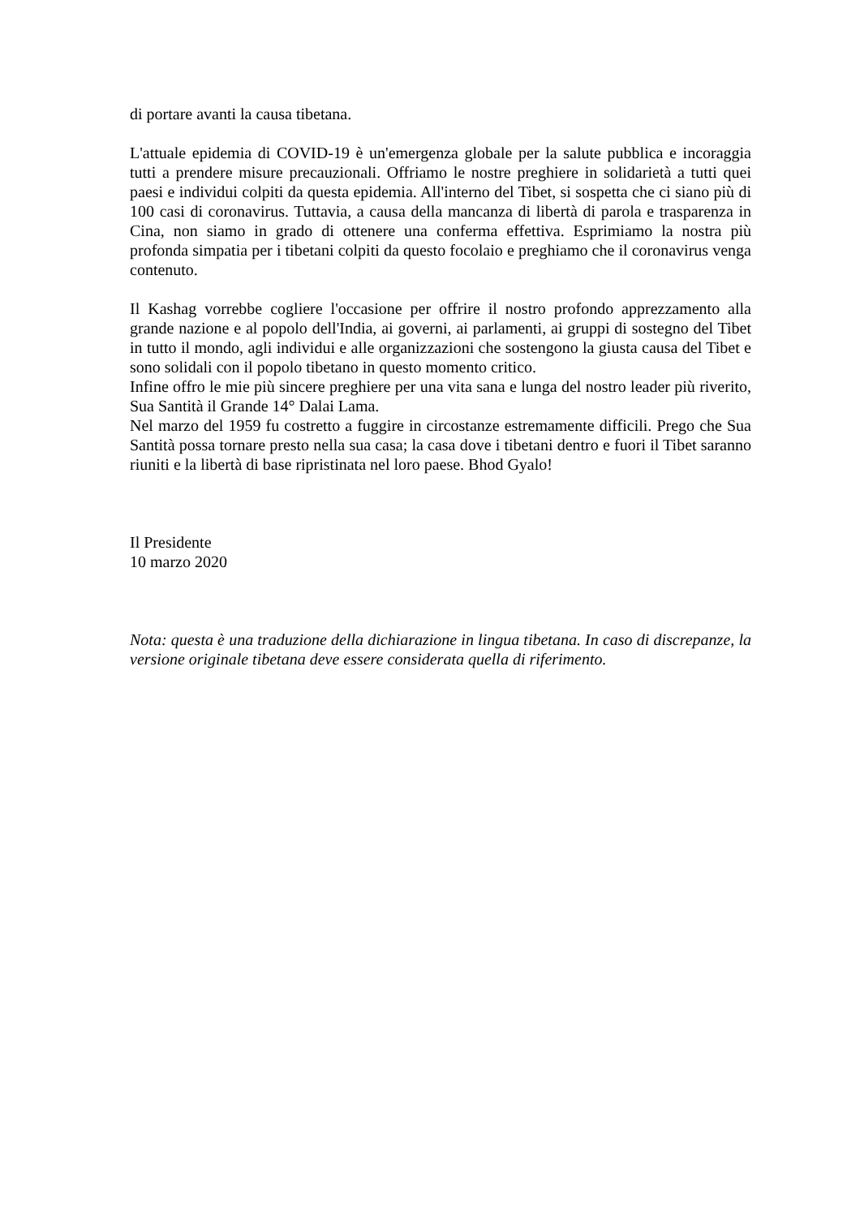di portare avanti la causa tibetana.
L'attuale epidemia di COVID-19 è un'emergenza globale per la salute pubblica e incoraggia tutti a prendere misure precauzionali. Offriamo le nostre preghiere in solidarietà a tutti quei paesi e individui colpiti da questa epidemia. All'interno del Tibet, si sospetta che ci siano più di 100 casi di coronavirus. Tuttavia, a causa della mancanza di libertà di parola e trasparenza in Cina, non siamo in grado di ottenere una conferma effettiva. Esprimiamo la nostra più profonda simpatia per i tibetani colpiti da questo focolaio e preghiamo che il coronavirus venga contenuto.
Il Kashag vorrebbe cogliere l'occasione per offrire il nostro profondo apprezzamento alla grande nazione e al popolo dell'India, ai governi, ai parlamenti, ai gruppi di sostegno del Tibet in tutto il mondo, agli individui e alle organizzazioni che sostengono la giusta causa del Tibet e sono solidali con il popolo tibetano in questo momento critico.
Infine offro le mie più sincere preghiere per una vita sana e lunga del nostro leader più riverito, Sua Santità il Grande 14° Dalai Lama.
Nel marzo del 1959 fu costretto a fuggire in circostanze estremamente difficili. Prego che Sua Santità possa tornare presto nella sua casa; la casa dove i tibetani dentro e fuori il Tibet saranno riuniti e la libertà di base ripristinata nel loro paese. Bhod Gyalo!
Il Presidente
10 marzo 2020
Nota: questa è una traduzione della dichiarazione in lingua tibetana. In caso di discrepanze, la versione originale tibetana deve essere considerata quella di riferimento.